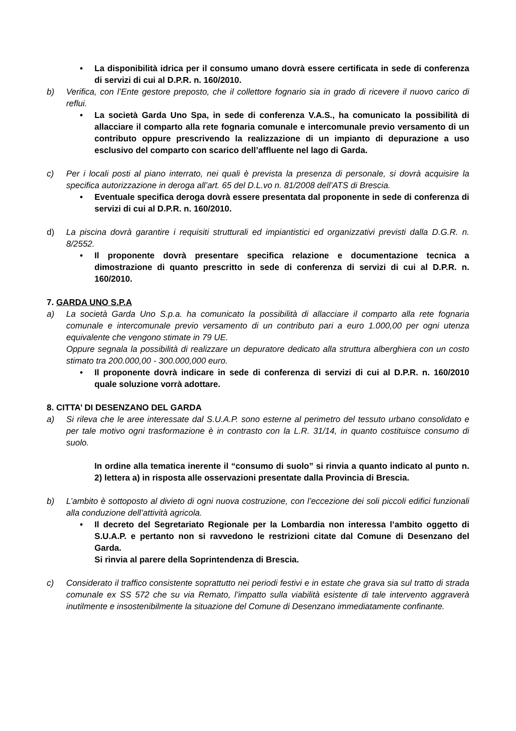• La disponibilità idrica per il consumo umano dovrà essere certificata in sede di conferenza di servizi di cui al D.P.R. n. 160/2010.
b) Verifica, con l’Ente gestore preposto, che il collettore fognario sia in grado di ricevere il nuovo carico di reflui.
• La società Garda Uno Spa, in sede di conferenza V.A.S., ha comunicato la possibilità di allacciare il comparto alla rete fognaria comunale e intercomunale previo versamento di un contributo oppure prescrivendo la realizzazione di un impianto di depurazione a uso esclusivo del comparto con scarico dell’affluente nel lago di Garda.
c) Per i locali posti al piano interrato, nei quali è prevista la presenza di personale, si dovrà acquisire la specifica autorizzazione in deroga all’art. 65 del D.L.vo n. 81/2008 dell’ATS di Brescia.
• Eventuale specifica deroga dovrà essere presentata dal proponente in sede di conferenza di servizi di cui al D.P.R. n. 160/2010.
d) La piscina dovrà garantire i requisiti strutturali ed impiantistici ed organizzativi previsti dalla D.G.R. n. 8/2552.
• Il proponente dovrà presentare specifica relazione e documentazione tecnica a dimostrazione di quanto prescritto in sede di conferenza di servizi di cui al D.P.R. n. 160/2010.
7. GARDA UNO S.P.A
a) La società Garda Uno S.p.a. ha comunicato la possibilità di allacciare il comparto alla rete fognaria comunale e intercomunale previo versamento di un contributo pari a euro 1.000,00 per ogni utenza equivalente che vengono stimate in 79 UE.
Oppure segnala la possibilità di realizzare un depuratore dedicato alla struttura alberghiera con un costo stimato tra 200.000,00 - 300.000,000 euro.
• Il proponente dovrà indicare in sede di conferenza di servizi di cui al D.P.R. n. 160/2010 quale soluzione vorrà adottare.
8. CITTA’ DI DESENZANO DEL GARDA
a) Si rileva che le aree interessate dal S.U.A.P. sono esterne al perimetro del tessuto urbano consolidato e per tale motivo ogni trasformazione è in contrasto con la L.R. 31/14, in quanto costituisce consumo di suolo.
In ordine alla tematica inerente il “consumo di suolo” si rinvia a quanto indicato al punto n. 2) lettera a) in risposta alle osservazioni presentate dalla Provincia di Brescia.
b) L’ambito è sottoposto al divieto di ogni nuova costruzione, con l’eccezione dei soli piccoli edifici funzionali alla conduzione dell’attività agricola.
• Il decreto del Segretariato Regionale per la Lombardia non interessa l’ambito oggetto di S.U.A.P. e pertanto non si ravvedono le restrizioni citate dal Comune di Desenzano del Garda.
Si rinvia al parere della Soprintendenza di Brescia.
c) Considerato il traffico consistente soprattutto nei periodi festivi e in estate che grava sia sul tratto di strada comunale ex SS 572 che su via Remato, l’impatto sulla viabilità esistente di tale intervento aggraverà inutilmente e insostenibilmente la situazione del Comune di Desenzano immediatamente confinante.